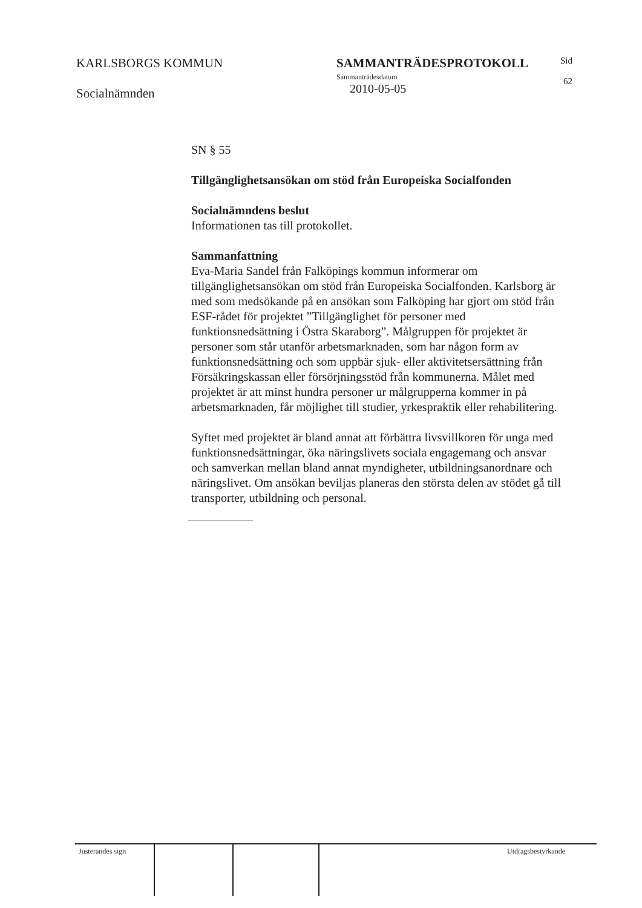KARLSBORGS KOMMUN
Socialnämnden
SAMMANTRÄDESPROTOKOLL
Sammanträdesdatum
2010-05-05
Sid
62
SN § 55
Tillgänglighetsansökan om stöd från Europeiska Socialfonden
Socialnämndens beslut
Informationen tas till protokollet.
Sammanfattning
Eva-Maria Sandel från Falköpings kommun informerar om tillgänglighetsansökan om stöd från Europeiska Socialfonden. Karlsborg är med som medsökande på en ansökan som Falköping har gjort om stöd från ESF-rådet för projektet ”Tillgänglighet för personer med funktionsnedsättning i Östra Skaraborg”. Målgruppen för projektet är personer som står utanför arbetsmarknaden, som har någon form av funktionsnedsättning och som uppbär sjuk- eller aktivitetsersättning från Försäkringskassan eller försörjningsstöd från kommunerna. Målet med projektet är att minst hundra personer ur målgrupperna kommer in på arbetsmarknaden, får möjlighet till studier, yrkespraktik eller rehabilitering.
Syftet med projektet är bland annat att förbättra livsvillkoren för unga med funktionsnedsättningar, öka näringslivets sociala engagemang och ansvar och samverkan mellan bland annat myndigheter, utbildningsanordnare och näringslivet. Om ansökan beviljas planeras den största delen av stödet gå till transporter, utbildning och personal.
Justerandes sign Utdragsbestyrkande